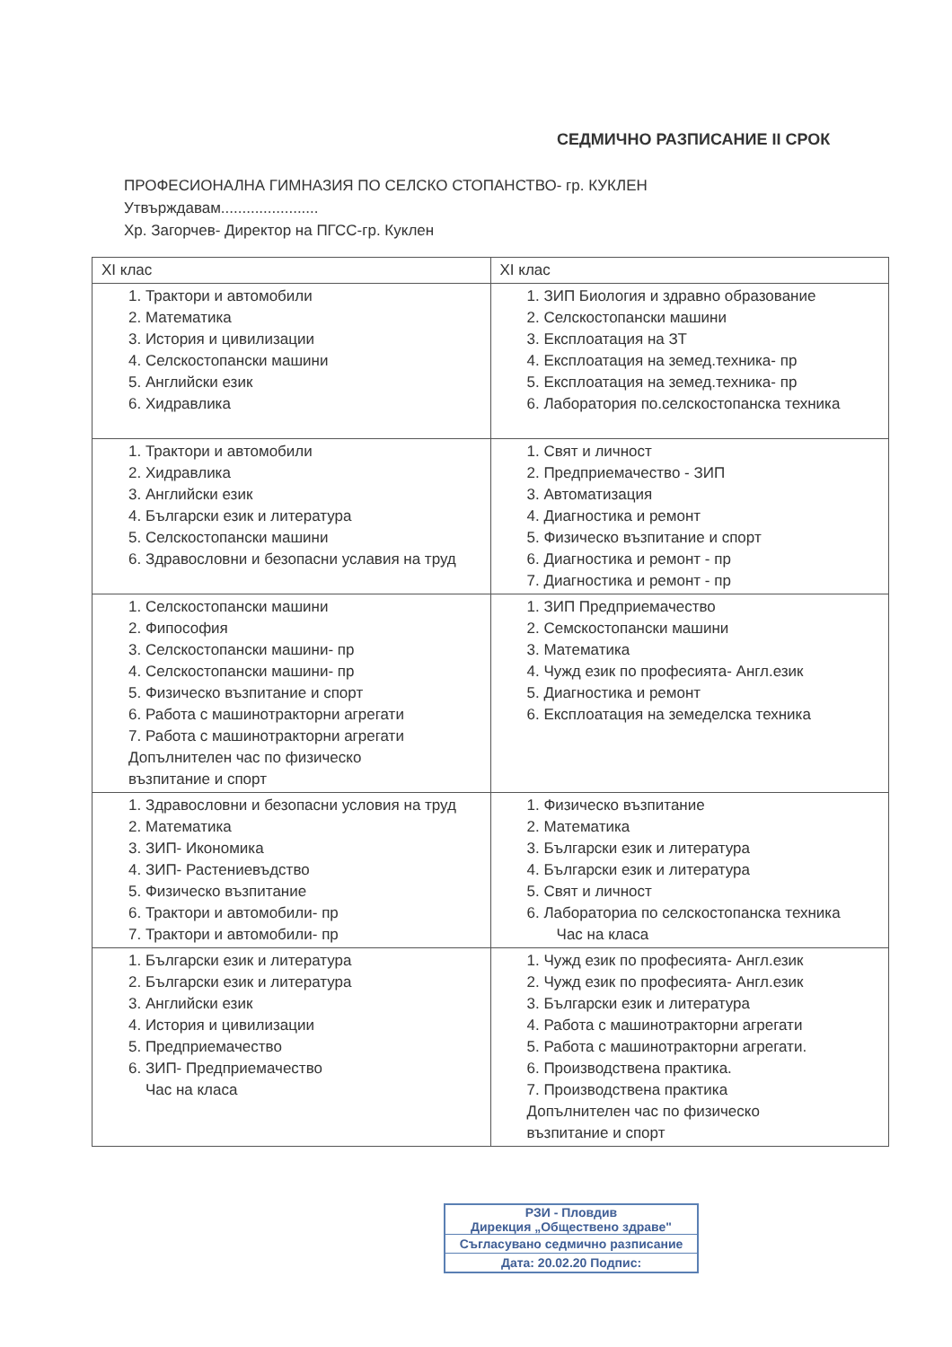СЕДМИЧНО РАЗПИСАНИЕ II СРОК
ПРОФЕСИОНАЛНА ГИМНАЗИЯ ПО СЕЛСКО СТОПАНСТВО- гр. КУКЛЕН
Утвърждавам.......................
Хр. Загорчев- Директор на ПГСС-гр. Куклен
| XI клас | XI клас |
| --- | --- |
| 1. Трактори и автомобили 2. Математика 3. История и цивилизации 4. Селскостопански машини 5. Английски език 6. Хидравлика | 1. ЗИП Биология и здравно образование 2. Селскостопански машини 3. Експлоатация на ЗТ 4. Експлоатация на земед.техника- пр 5. Експлоатация на земед.техника- пр 6. Лаборатория по.селскостопанска техника |
| 1. Трактори и автомобили 2. Хидравлика 3. Английски език 4. Български език и литература 5. Селскостопански машини 6. Здравословни и безопасни уславия на труд | 1. Свят и личност 2. Предприемачество - ЗИП 3. Автоматизация 4. Диагностика и ремонт 5. Физическо възпитание и спорт 6. Диагностика и ремонт - пр 7. Диагностика и ремонт - пр |
| 1. Селскостопански машини 2. Фипософия 3. Селскостопански машини- пр 4. Селскостопански машини- пр 5. Физическо възпитание и спорт 6. Работа с машинотракторни агрегати 7. Работа с машинотракторни агрегати Допълнителен час по физическо възпитание и спорт | 1. ЗИП Предприемачество 2. Семскостопански машини 3. Математика 4. Чужд език по професията- Англ.език 5. Диагностика и ремонт 6. Експлоатация на земеделска техника |
| 1. Здравословни и безопасни условия на труд 2. Математика 3. ЗИП- Икономика 4. ЗИП- Растениевъдство 5. Физическо възпитание 6. Трактори и автомобили- пр 7. Трактори и автомобили- пр | 1. Физическо възпитание 2. Математика 3. Български език и литература 4. Български език и литература 5. Свят и личност 6. Лабораториа по селскостопанска техника Час на класа |
| 1. Български език и литература 2. Български език и литература 3. Английски език 4. История и цивилизации 5. Предприемачество 6. ЗИП- Предприемачество Час на класа | 1. Чужд език по професията- Англ.език 2. Чужд език по професията- Англ.език 3. Български език и литература 4. Работа с машинотракторни агрегати 5. Работа с машинотракторни агрегати. 6. Производствена практика. 7. Производствена практика Допълнителен час по физическо възпитание и спорт |
РЗИ - Пловдив
Дирекция „Обществено здраве"
Съгласувано седмично разписание
Дата: 20.02.20 Подпис: